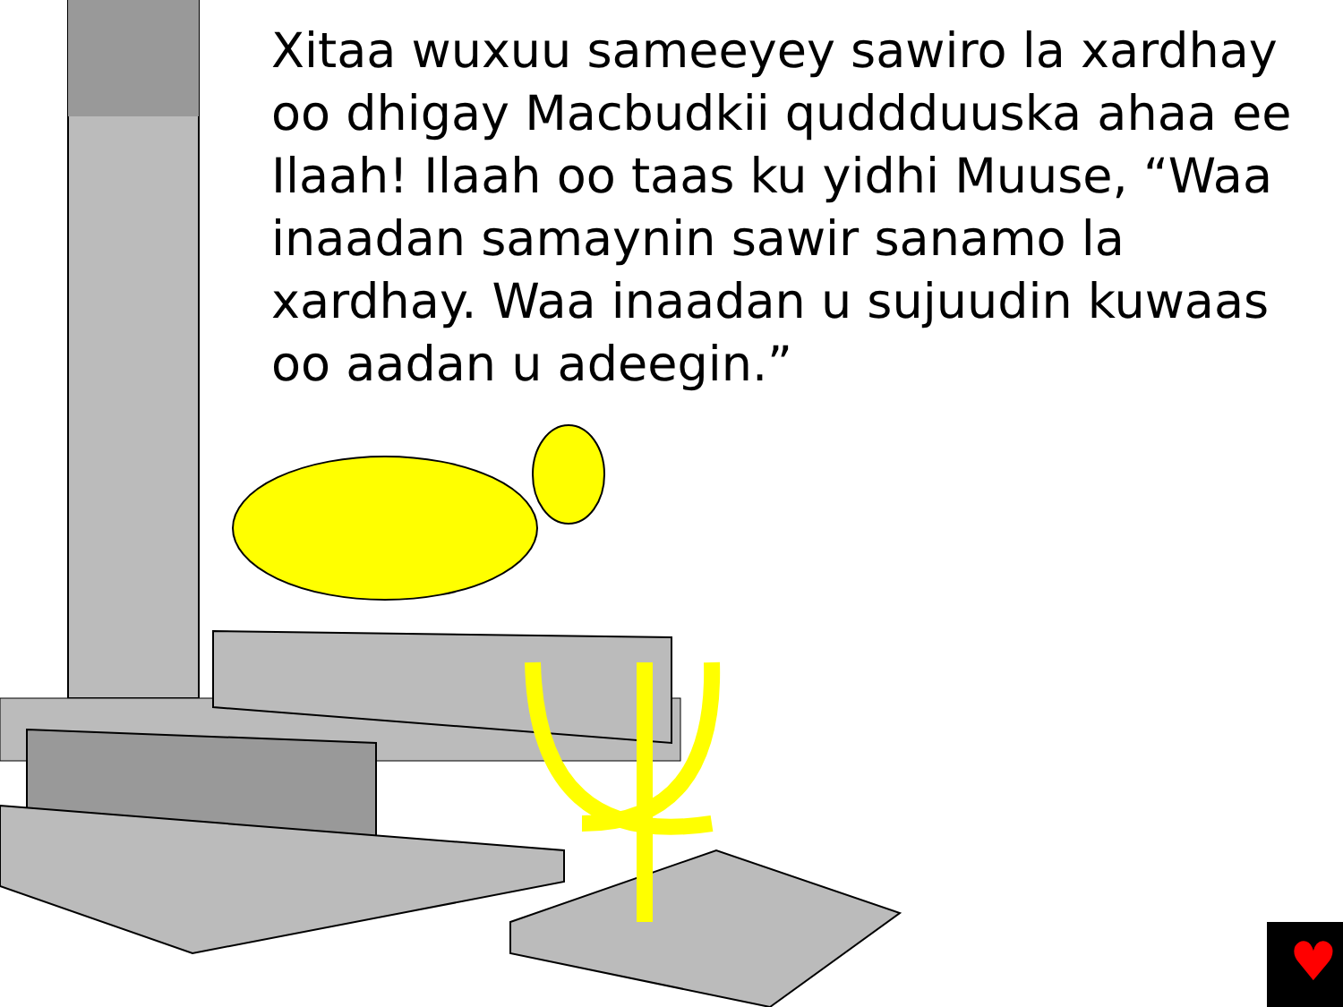♥
Xitaa wuxuu sameeyey sawiro la xardhay oo dhigay Macbudkii quddduuska ahaa ee Ilaah! Ilaah oo taas ku yidhi Muuse, “Waa inaadan samaynin sawir sanamo la xardhay. Waa inaadan u sujuudin kuwaas oo aadan u adeegin.”